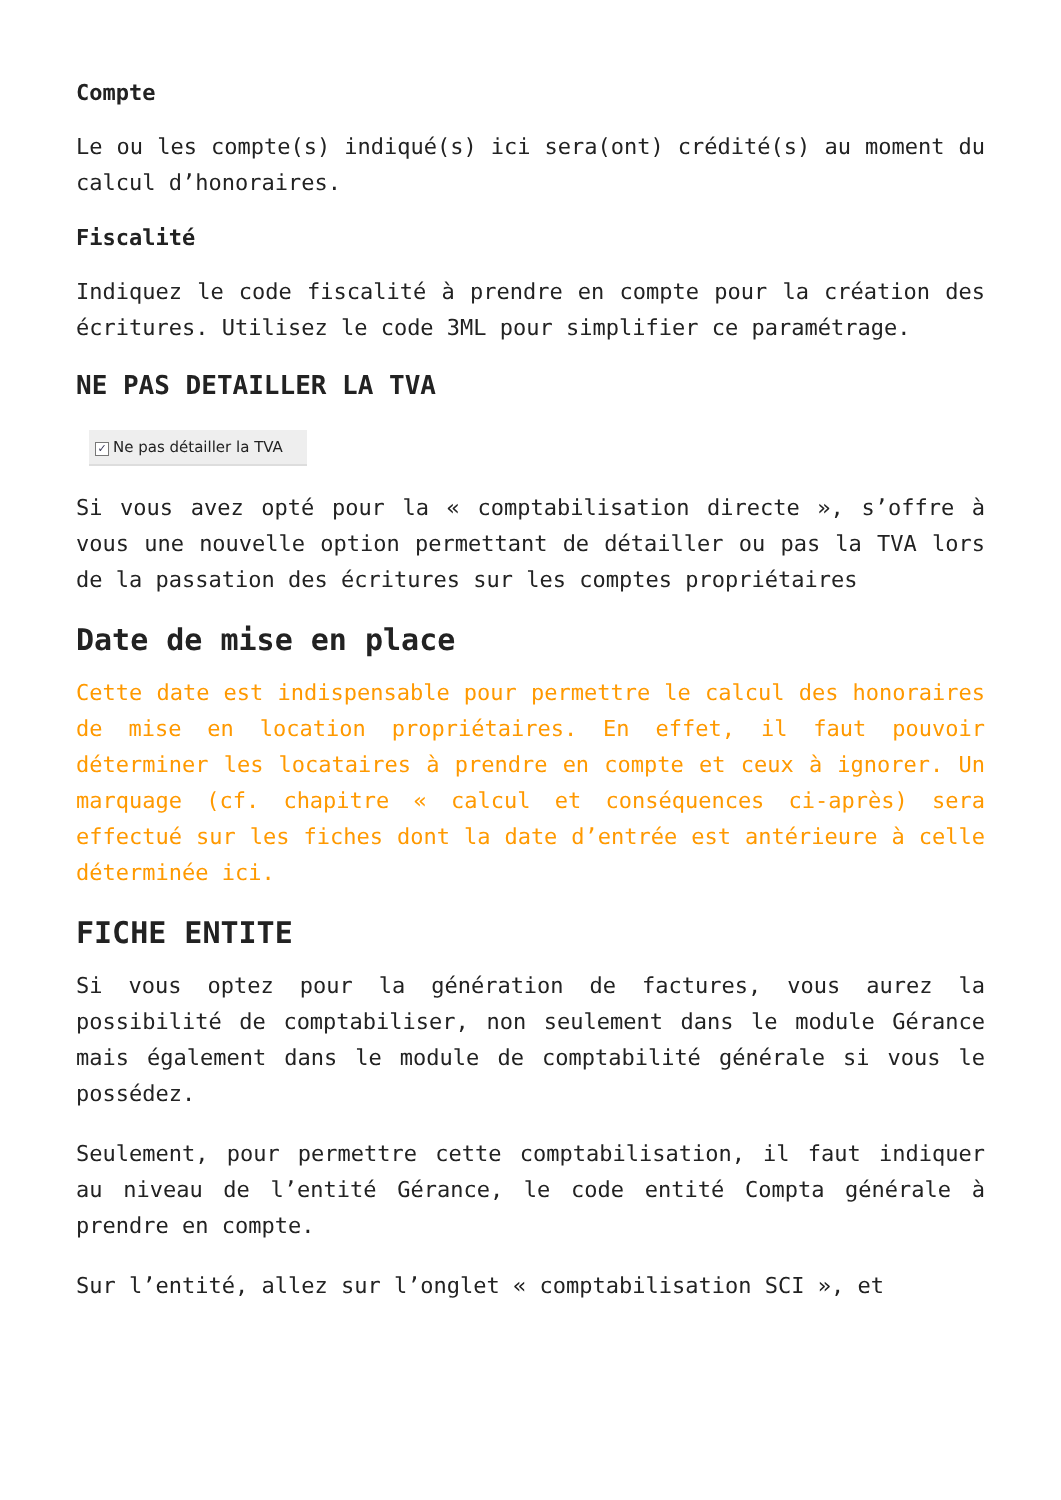Compte
Le ou les compte(s) indiqué(s) ici sera(ont) crédité(s) au moment du calcul d’honoraires.
Fiscalité
Indiquez le code fiscalité à prendre en compte pour la création des écritures. Utilisez le code 3ML pour simplifier ce paramétrage.
NE PAS DETAILLER LA TVA
✓ Ne pas détailler la TVA
Si vous avez opté pour la « comptabilisation directe », s’offre à vous une nouvelle option permettant de détailler ou pas la TVA lors de la passation des écritures sur les comptes propriétaires
Date de mise en place
Cette date est indispensable pour permettre le calcul des honoraires de mise en location propriétaires. En effet, il faut pouvoir déterminer les locataires à prendre en compte et ceux à ignorer. Un marquage (cf. chapitre « calcul et conséquences ci-après) sera effectué sur les fiches dont la date d’entrée est antérieure à celle déterminée ici.
FICHE ENTITE
Si vous optez pour la génération de factures, vous aurez la possibilité de comptabiliser, non seulement dans le module Gérance mais également dans le module de comptabilité générale si vous le possédez.
Seulement, pour permettre cette comptabilisation, il faut indiquer au niveau de l’entité Gérance, le code entité Compta générale à prendre en compte.
Sur l’entité, allez sur l’onglet « comptabilisation SCI », et